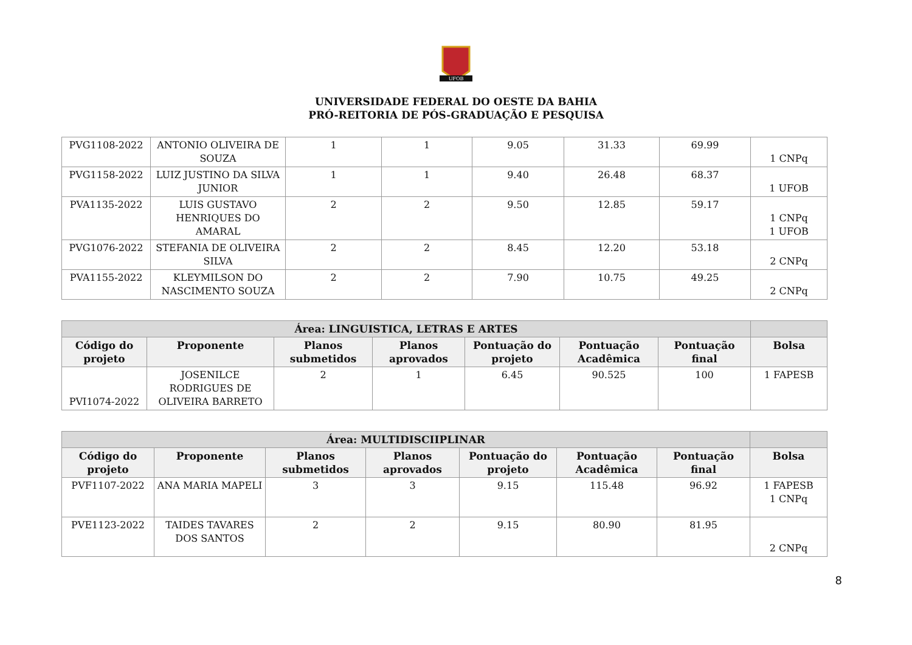UFOB
UNIVERSIDADE FEDERAL DO OESTE DA BAHIA
PRÓ-REITORIA DE PÓS-GRADUAÇÃO E PESQUISA
| PVG1108-2022 | ANTONIO OLIVEIRA DE SOUZA | 1 | 1 | 9.05 | 31.33 | 69.99 | 1 CNPq |
| PVG1158-2022 | LUIZ JUSTINO DA SILVA JUNIOR | 1 | 1 | 9.40 | 26.48 | 68.37 | 1 UFOB |
| PVA1135-2022 | LUIS GUSTAVO HENRIQUES DO AMARAL | 2 | 2 | 9.50 | 12.85 | 59.17 | 1 CNPq 1 UFOB |
| PVG1076-2022 | STEFANIA DE OLIVEIRA SILVA | 2 | 2 | 8.45 | 12.20 | 53.18 | 2 CNPq |
| PVA1155-2022 | KLEYMILSON DO NASCIMENTO SOUZA | 2 | 2 | 7.90 | 10.75 | 49.25 | 2 CNPq |
| Área: LINGUISTICA, LETRAS E ARTES | | | | | | | |
| --- | --- | --- | --- | --- | --- | --- | --- |
| Código do projeto | Proponente | Planos submetidos | Planos aprovados | Pontuação do projeto | Pontuação Acadêmica | Pontuação final | Bolsa |
| PVI1074-2022 | JOSENILCE RODRIGUES DE OLIVEIRA BARRETO | 2 | 1 | 6.45 | 90.525 | 100 | 1 FAPESB |
| Área: MULTIDISCIIPLINAR | | | | | | | |
| --- | --- | --- | --- | --- | --- | --- | --- |
| Código do projeto | Proponente | Planos submetidos | Planos aprovados | Pontuação do projeto | Pontuação Acadêmica | Pontuação final | Bolsa |
| PVF1107-2022 | ANA MARIA MAPELI | 3 | 3 | 9.15 | 115.48 | 96.92 | 1 FAPESB 1 CNPq |
| PVE1123-2022 | TAIDES TAVARES DOS SANTOS | 2 | 2 | 9.15 | 80.90 | 81.95 | 2 CNPq |
8